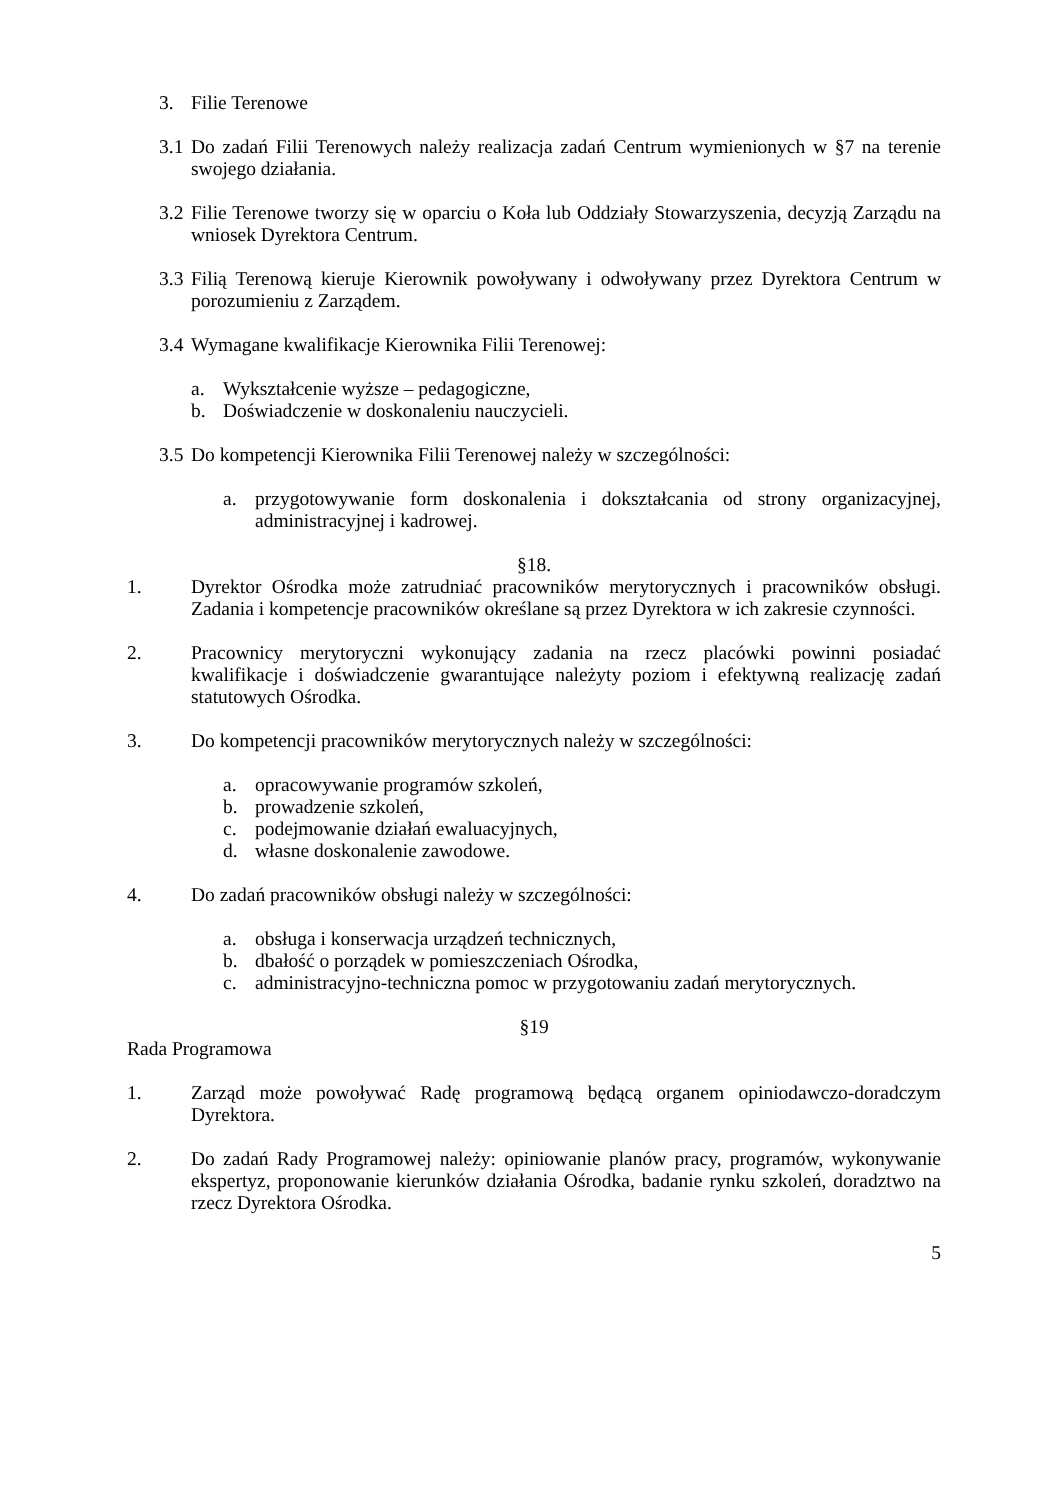3. Filie Terenowe
3.1 Do zadań Filii Terenowych należy realizacja zadań Centrum wymienionych w §7 na terenie swojego działania.
3.2 Filie Terenowe tworzy się w oparciu o Koła lub Oddziały Stowarzyszenia, decyzją Zarządu na wniosek Dyrektora Centrum.
3.3 Filią Terenową kieruje Kierownik powoływany i odwoływany przez Dyrektora Centrum w porozumieniu z Zarządem.
3.4 Wymagane kwalifikacje Kierownika Filii Terenowej:
a. Wykształcenie wyższe – pedagogiczne,
b. Doświadczenie w doskonaleniu nauczycieli.
3.5 Do kompetencji Kierownika Filii Terenowej należy w szczególności:
a. przygotowywanie form doskonalenia i dokształcania od strony organizacyjnej, administracyjnej i kadrowej.
§18.
1. Dyrektor Ośrodka może zatrudniać pracowników merytorycznych i pracowników obsługi. Zadania i kompetencje pracowników określane są przez Dyrektora w ich zakresie czynności.
2. Pracownicy merytoryczni wykonujący zadania na rzecz placówki powinni posiadać kwalifikacje i doświadczenie gwarantujące należyty poziom i efektywną realizację zadań statutowych Ośrodka.
3. Do kompetencji pracowników merytorycznych należy w szczególności:
a. opracowywanie programów szkoleń,
b. prowadzenie szkoleń,
c. podejmowanie działań ewaluacyjnych,
d. własne doskonalenie zawodowe.
4. Do zadań pracowników obsługi należy w szczególności:
a. obsługa i konserwacja urządzeń technicznych,
b. dbałość o porządek w pomieszczeniach Ośrodka,
c. administracyjno-techniczna pomoc w przygotowaniu zadań merytorycznych.
§19
Rada Programowa
1. Zarząd może powoływać Radę programową będącą organem opiniodawczo-doradczym Dyrektora.
2. Do zadań Rady Programowej należy: opiniowanie planów pracy, programów, wykonywanie ekspertyz, proponowanie kierunków działania Ośrodka, badanie rynku szkoleń, doradztwo na rzecz Dyrektora Ośrodka.
5